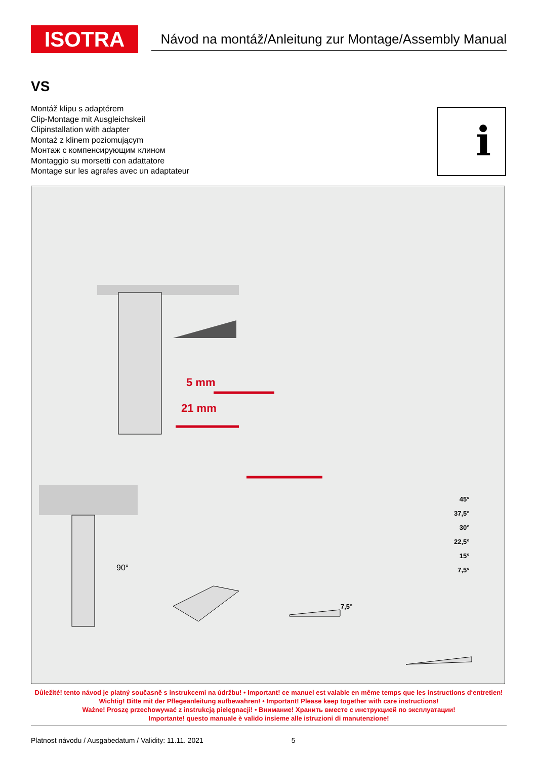ISOTRA
Návod na montáž/Anleitung zur Montage/Assembly Manual
VS
Montáž klipu s adaptérem
Clip-Montage mit Ausgleichskeil
Clipinstallation with adapter
Montaż z klinem poziomującym
Монтаж с компенсирующим клином
Montaggio su morsetti con adattatore
Montage sur les agrafes avec un adaptateur
i
5 mm
21 mm
90°
7,5°
45°
37,5°
30°
22,5°
15°
7,5°
Důležité! tento návod je platný současně s instrukcemi na údržbu! • Important! ce manuel est valable en même temps que les instructions d‘entretien!
Wichtig! Bitte mit der Pflegeanleitung aufbewahren! • Important! Please keep together with care instructions!
Ważne! Proszę przechowywać z instrukcją pielęgnacji! • Внимание! Хранить вместе с инструкцией по эксплуатации!
Importante! questo manuale è valido insieme alle istruzioni di manutenzione!
Platnost návodu / Ausgabedatum / Validity: 11.11. 2021 5